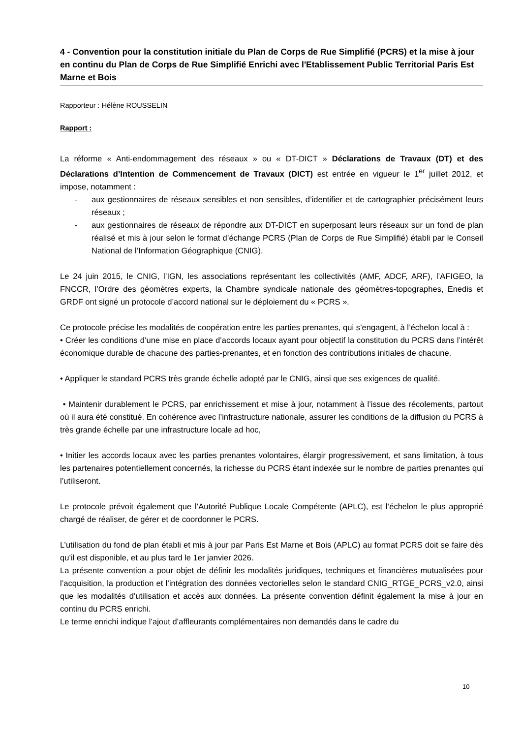4 - Convention pour la constitution initiale du Plan de Corps de Rue Simplifié (PCRS) et la mise à jour en continu du Plan de Corps de Rue Simplifié Enrichi avec l'Etablissement Public Territorial Paris Est Marne et Bois
Rapporteur : Hélène ROUSSELIN
Rapport :
La réforme « Anti-endommagement des réseaux » ou « DT-DICT » Déclarations de Travaux (DT) et des Déclarations d’Intention de Commencement de Travaux (DICT) est entrée en vigueur le 1<sup>er</sup> juillet 2012, et impose, notamment :
- aux gestionnaires de réseaux sensibles et non sensibles, d’identifier et de cartographier précisément leurs réseaux ;
- aux gestionnaires de réseaux de répondre aux DT-DICT en superposant leurs réseaux sur un fond de plan réalisé et mis à jour selon le format d’échange PCRS (Plan de Corps de Rue Simplifié) établi par le Conseil National de l’Information Géographique (CNIG).
Le 24 juin 2015, le CNIG, l’IGN, les associations représentant les collectivités (AMF, ADCF, ARF), l’AFIGEO, la FNCCR, l’Ordre des géomètres experts, la Chambre syndicale nationale des géomètres-topographes, Enedis et GRDF ont signé un protocole d’accord national sur le déploiement du « PCRS ».
Ce protocole précise les modalités de coopération entre les parties prenantes, qui s’engagent, à l’échelon local à :
• Créer les conditions d’une mise en place d’accords locaux ayant pour objectif la constitution du PCRS dans l’intérêt économique durable de chacune des parties-prenantes, et en fonction des contributions initiales de chacune.
• Appliquer le standard PCRS très grande échelle adopté par le CNIG, ainsi que ses exigences de qualité.
• Maintenir durablement le PCRS, par enrichissement et mise à jour, notamment à l’issue des récolements, partout où il aura été constitué. En cohérence avec l’infrastructure nationale, assurer les conditions de la diffusion du PCRS à très grande échelle par une infrastructure locale ad hoc,
• Initier les accords locaux avec les parties prenantes volontaires, élargir progressivement, et sans limitation, à tous les partenaires potentiellement concernés, la richesse du PCRS étant indexée sur le nombre de parties prenantes qui l’utiliseront.
Le protocole prévoit également que l’Autorité Publique Locale Compétente (APLC), est l’échelon le plus approprié chargé de réaliser, de gérer et de coordonner le PCRS.
L’utilisation du fond de plan établi et mis à jour par Paris Est Marne et Bois (APLC) au format PCRS doit se faire dès qu’il est disponible, et au plus tard le 1er janvier 2026.
La présente convention a pour objet de définir les modalités juridiques, techniques et financières mutualisées pour l’acquisition, la production et l’intégration des données vectorielles selon le standard CNIG_RTGE_PCRS_v2.0, ainsi que les modalités d’utilisation et accès aux données. La présente convention définit également la mise à jour en continu du PCRS enrichi.
Le terme enrichi indique l’ajout d’affleurants complémentaires non demandés dans le cadre du
10